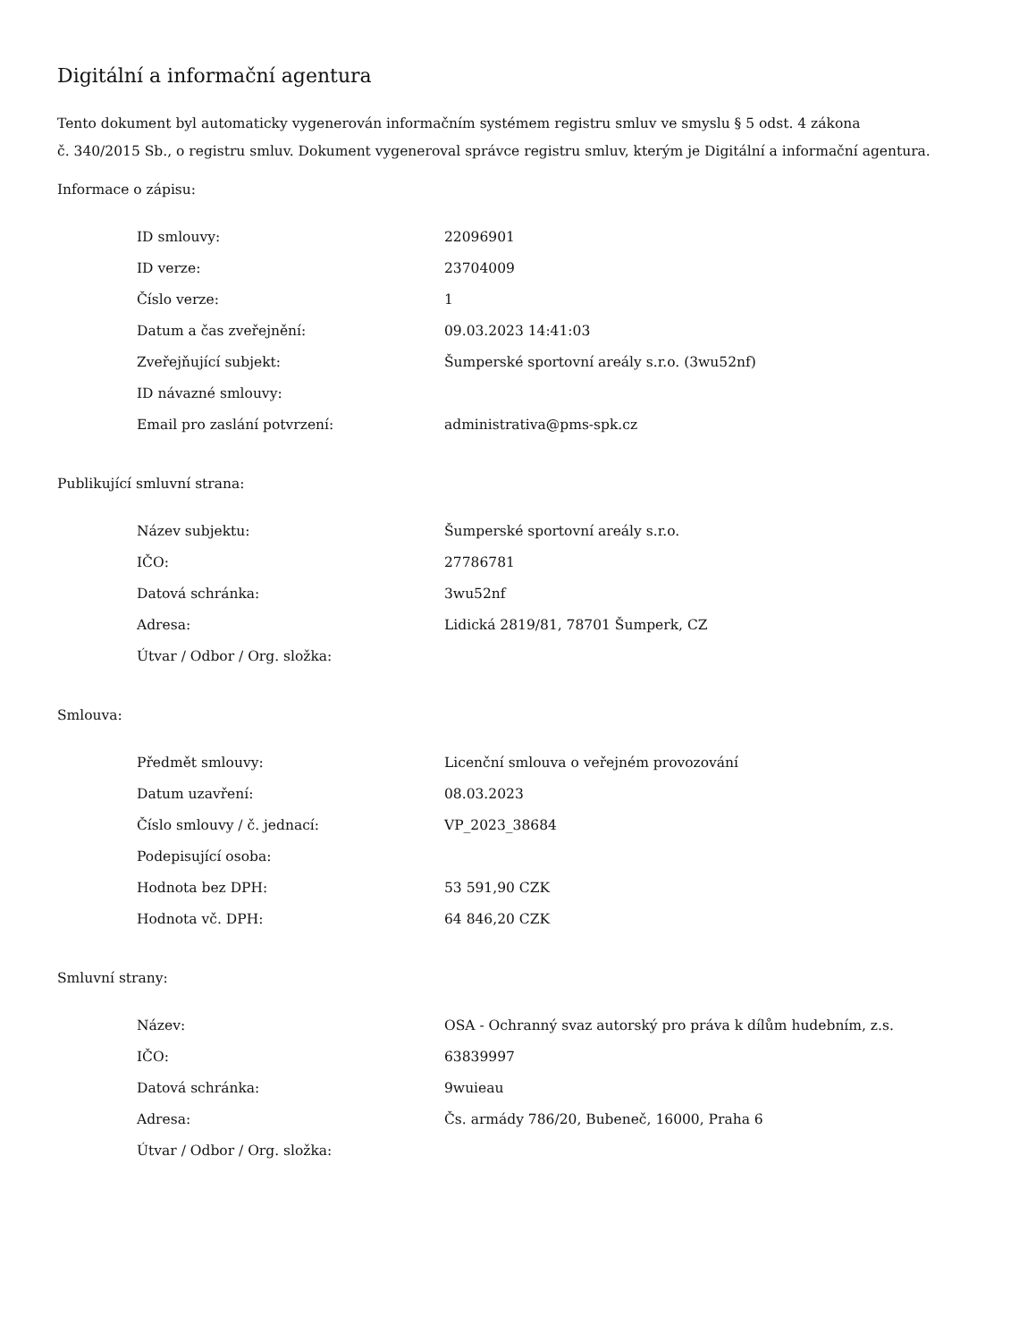Digitální a informační agentura
Tento dokument byl automaticky vygenerován informačním systémem registru smluv ve smyslu § 5 odst. 4 zákona
č. 340/2015 Sb., o registru smluv. Dokument vygeneroval správce registru smluv, kterým je Digitální a informační agentura.
Informace o zápisu:
| ID smlouvy: | 22096901 |
| ID verze: | 23704009 |
| Číslo verze: | 1 |
| Datum a čas zveřejnění: | 09.03.2023 14:41:03 |
| Zveřejňující subjekt: | Šumperské sportovní areály s.r.o. (3wu52nf) |
| ID návazné smlouvy: | |
| Email pro zaslání potvrzení: | administrativa@pms-spk.cz |
Publikující smluvní strana:
| Název subjektu: | Šumperské sportovní areály s.r.o. |
| IČO: | 27786781 |
| Datová schránka: | 3wu52nf |
| Adresa: | Lidická 2819/81, 78701 Šumperk, CZ |
| Útvar / Odbor / Org. složka: | |
Smlouva:
| Předmět smlouvy: | Licenční smlouva o veřejném provozování |
| Datum uzavření: | 08.03.2023 |
| Číslo smlouvy / č. jednací: | VP_2023_38684 |
| Podepisující osoba: | |
| Hodnota bez DPH: | 53 591,90 CZK |
| Hodnota vč. DPH: | 64 846,20 CZK |
Smluvní strany:
| Název: | OSA - Ochranný svaz autorský pro práva k dílům hudebním, z.s. |
| IČO: | 63839997 |
| Datová schránka: | 9wuieau |
| Adresa: | Čs. armády 786/20, Bubeneč, 16000, Praha 6 |
| Útvar / Odbor / Org. složka: | |